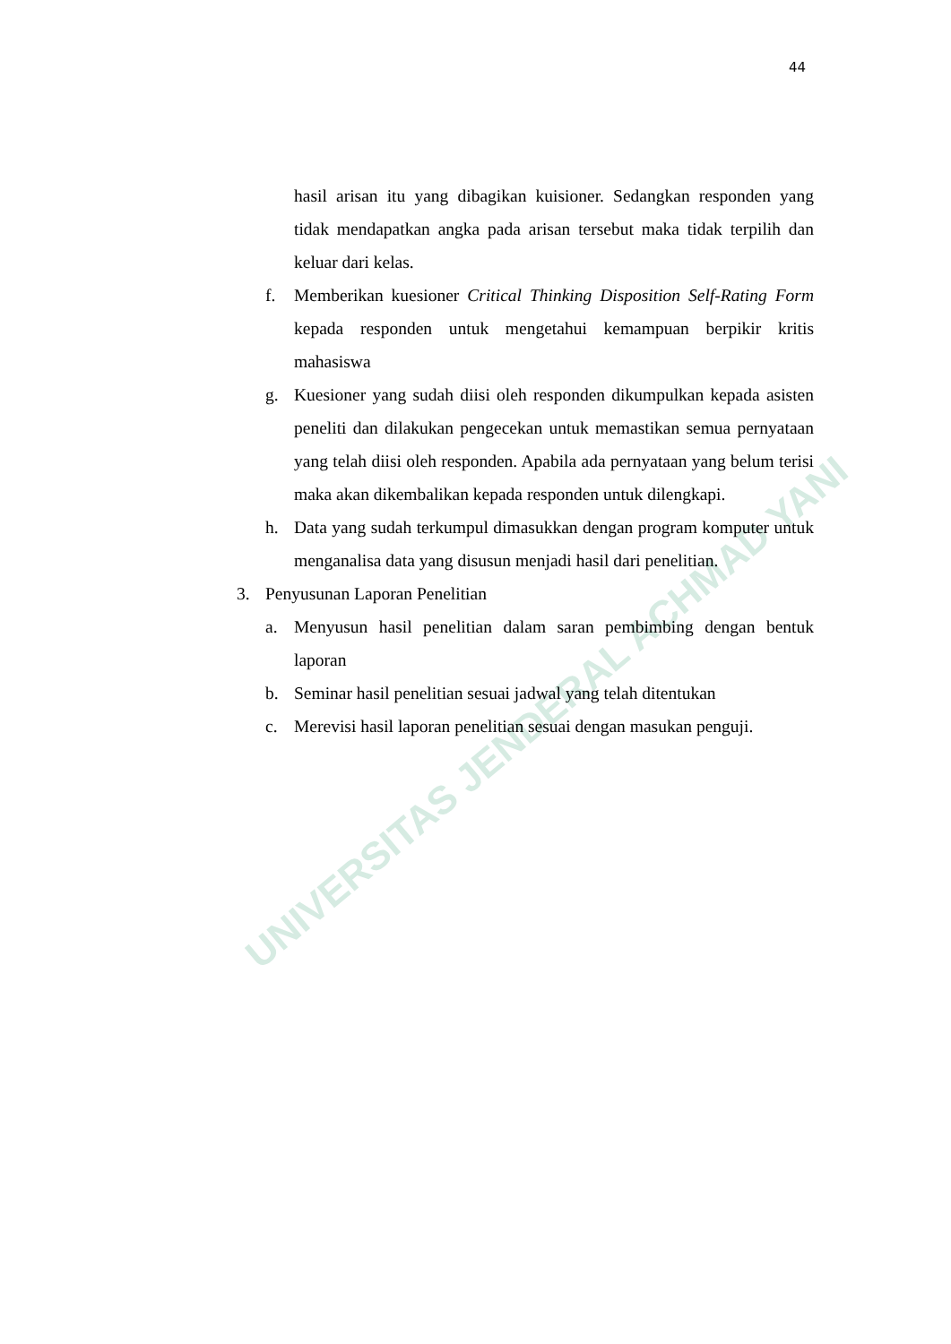44
UNIVERSITAS JENDERAL ACHMAD YANI
hasil arisan itu yang dibagikan kuisioner. Sedangkan responden yang tidak mendapatkan angka pada arisan tersebut maka tidak terpilih dan keluar dari kelas.
f. Memberikan kuesioner Critical Thinking Disposition Self-Rating Form kepada responden untuk mengetahui kemampuan berpikir kritis mahasiswa
g. Kuesioner yang sudah diisi oleh responden dikumpulkan kepada asisten peneliti dan dilakukan pengecekan untuk memastikan semua pernyataan yang telah diisi oleh responden. Apabila ada pernyataan yang belum terisi maka akan dikembalikan kepada responden untuk dilengkapi.
h. Data yang sudah terkumpul dimasukkan dengan program komputer untuk menganalisa data yang disusun menjadi hasil dari penelitian.
3. Penyusunan Laporan Penelitian
a. Menyusun hasil penelitian dalam saran pembimbing dengan bentuk laporan
b. Seminar hasil penelitian sesuai jadwal yang telah ditentukan
c. Merevisi hasil laporan penelitian sesuai dengan masukan penguji.